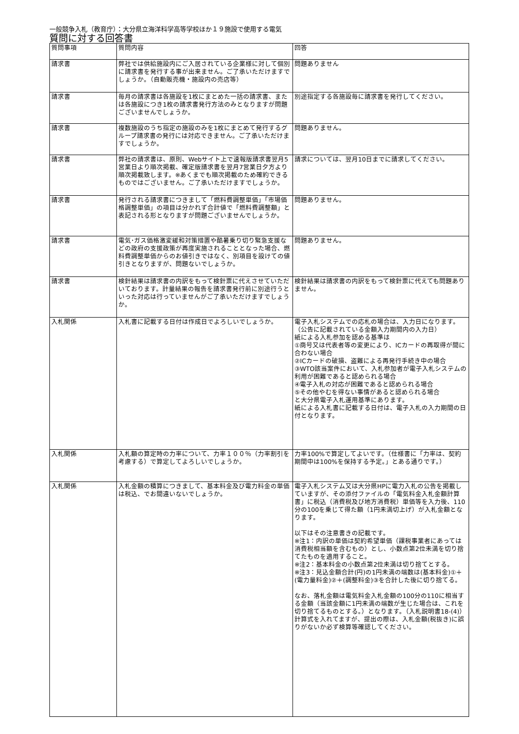一般競争入札（教育庁）：大分県立海洋科学高等学校ほか１９施設で使用する電気
質問に対する回答書
| 質問事項 | 質問内容 | 回答 |
| --- | --- | --- |
| 請求書 | 弊社では供給施設内にご入居されている企業様に対して個別に請求書を発行する事が出来ません。ご了承いただけますでしょうか。（自動販売機・施設内の売店等） | 問題ありません |
| 請求書 | 毎月の請求書は各施設を1枚にまとめた一括の請求書、または各施設につき1枚の請求書発行方法のみとなりますが問題ございませんでしょうか。 | 別途指定する各施設毎に請求書を発行してください。 |
| 請求書 | 複数施設のうち指定の施設のみを1枚にまとめて発行するグループ請求書の発行には対応できません。ご了承いただけますでしょうか。 | 問題ありません。 |
| 請求書 | 弊社の請求書は、原則、Webサイト上で速報版請求書翌月5営業日より順次掲載、確定版請求書を翌月7営業日夕方より順次掲載致します。※あくまでも順次掲載のため確約できるものではございません。ご了承いただけますでしょうか。 | 請求については、翌月10日までに請求してください。 |
| 請求書 | 発行される請求書につきまして「燃料費調整単価」「市場価格調整単価」の項目は分かれず合計値で「燃料費調整額」と表記される形となりますが問題ございませんでしょうか。 | 問題ありません。 |
| 請求書 | 電気･ガス価格激変緩和対策措置や酷暑乗り切り緊急支援などの政府の支援政策が再度実施されることとなった場合、燃料費調整単価からのお値引きではなく、別項目を設けての値引きとなりますが、問題ないでしょうか。 | 問題ありません。 |
| 請求書 | 検針結果は請求書の内訳をもって検針票に代えさせていただいております。計量結果の報告を請求書発行前に別途行うといった対応は行っていませんがご了承いただけますでしょうか。 | 検針結果は請求書の内訳をもって検針票に代えても問題ありません。 |
| 入札関係 | 入札書に記載する日付は作成日でよろしいでしょうか。 | 電子入札システムでの応札の場合は、入力日になります。（公告に記載されている金額入力期間内の入力日） 紙による入札参加を認める基準は ①商号又は代表者等の変更により、ICカードの再取得が間に合わない場合 ②ICカードの破損、盗難による再発行手続き中の場合 ③WTO該当案件において、入札参加者が電子入札システムの利用が困難であると認められる場合 ④電子入札の対応が困難であると認められる場合 ⑤その他やむを得ない事情があると認められる場合 と大分県電子入札運用基準にあります。 紙による入札書に記載する日付は、電子入札の入力期間の日付となります。 |
| 入札関係 | 入札額の算定時の力率について、力率１００％（力率割引を考慮する）で算定してよろしいでしょうか。 | 力率100%で算定してよいです。（仕様書に「力率は、契約期間中は100%を保持する予定。」とある通りです。） |
| 入札関係 | 入札金額の積算につきまして、基本料金及び電力料金の単価は税込、でお間違いないでしょうか。 | 電子入札システム又は大分県HPに電力入札の公告を掲載していますが、その添付ファイルの「電気料金入札金額計算書」に税込（消費税及び地方消費税）単価等を入力後、110分の100を乗じて得た額（1円未満切上げ）が入札金額となります。 以下はその注意書きの記載です。 ※注1：内訳の単価は契約希望単価（課税事業者にあっては消費税相当額を含むもの）とし、小数点第2位未満を切り捨てたものを適用すること。 ※注2：基本料金の小数点第2位未満は切り捨てとする。 ※注3：見込金額合計(円)の1円未満の端数は(基本料金)①＋(電力量料金)②＋(調整料金)③を合計した後に切り捨てる。 なお、落札金額は電気料金入札金額の100分の110に相当する金額（当該金額に1円未満の端数が生じた場合は、これを切り捨てるものとする。）となります。（入札説明書18-(4)） 計算式を入れてますが、提出の際は、入札金額(税抜き)に誤りがないか必ず検算等確認してください。 |